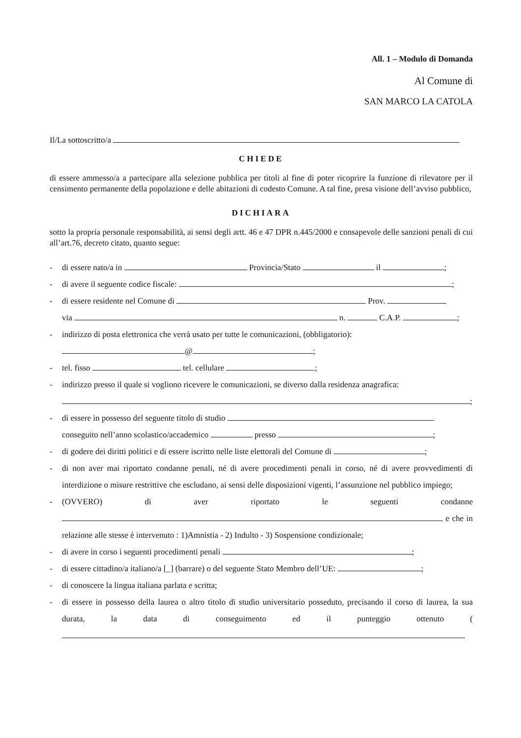All. 1 – Modulo di Domanda
Al Comune di
SAN MARCO LA CATOLA
Il/La sottoscritto/a
CHIEDE
di essere ammesso/a a partecipare alla selezione pubblica per titoli al fine di poter ricoprire la funzione di rilevatore per il censimento permanente della popolazione e delle abitazioni di codesto Comune. A tal fine, presa visione dell’avviso pubblico,
DICHIARA
sotto la propria personale responsabilità, ai sensi degli artt. 46 e 47 DPR n.445/2000 e consapevole delle sanzioni penali di cui all’art.76, decreto citato, quanto segue:
- di essere nato/a in Provincia/Stato il ;
- di avere il seguente codice fiscale: ;
- di essere residente nel Comune di Prov.
via n. C.A.P. ;
- indirizzo di posta elettronica che verrà usato per tutte le comunicazioni, (obbligatorio):
@ ;
- tel. fisso tel. cellulare ;
- indirizzo presso il quale si vogliono ricevere le comunicazioni, se diverso dalla residenza anagrafica:
;
- di essere in possesso del seguente titolo di studio
conseguito nell’anno scolastico/accademico presso ;
- di godere dei diritti politici e di essere iscritto nelle liste elettorali del Comune di ;
- di non aver mai riportato condanne penali, né di avere procedimenti penali in corso, né di avere provvedimenti di interdizione o misure restrittive che escludano, ai sensi delle disposizioni vigenti, l’assunzione nel pubblico impiego;
- (OVVERO) di aver riportato le seguenti condanne e che in relazione alle stesse è intervenuto : 1)Amnistia - 2) Indulto - 3) Sospensione condizionale;
- di avere in corso i seguenti procedimenti penali ;
- di essere cittadino/a italiano/a [_] (barrare) o del seguente Stato Membro dell’UE: ;
- di conoscere la lingua italiana parlata e scritta;
- di essere in possesso della laurea o altro titolo di studio universitario posseduto, precisando il corso di laurea, la sua durata, la data di conseguimento ed il punteggio ottenuto (